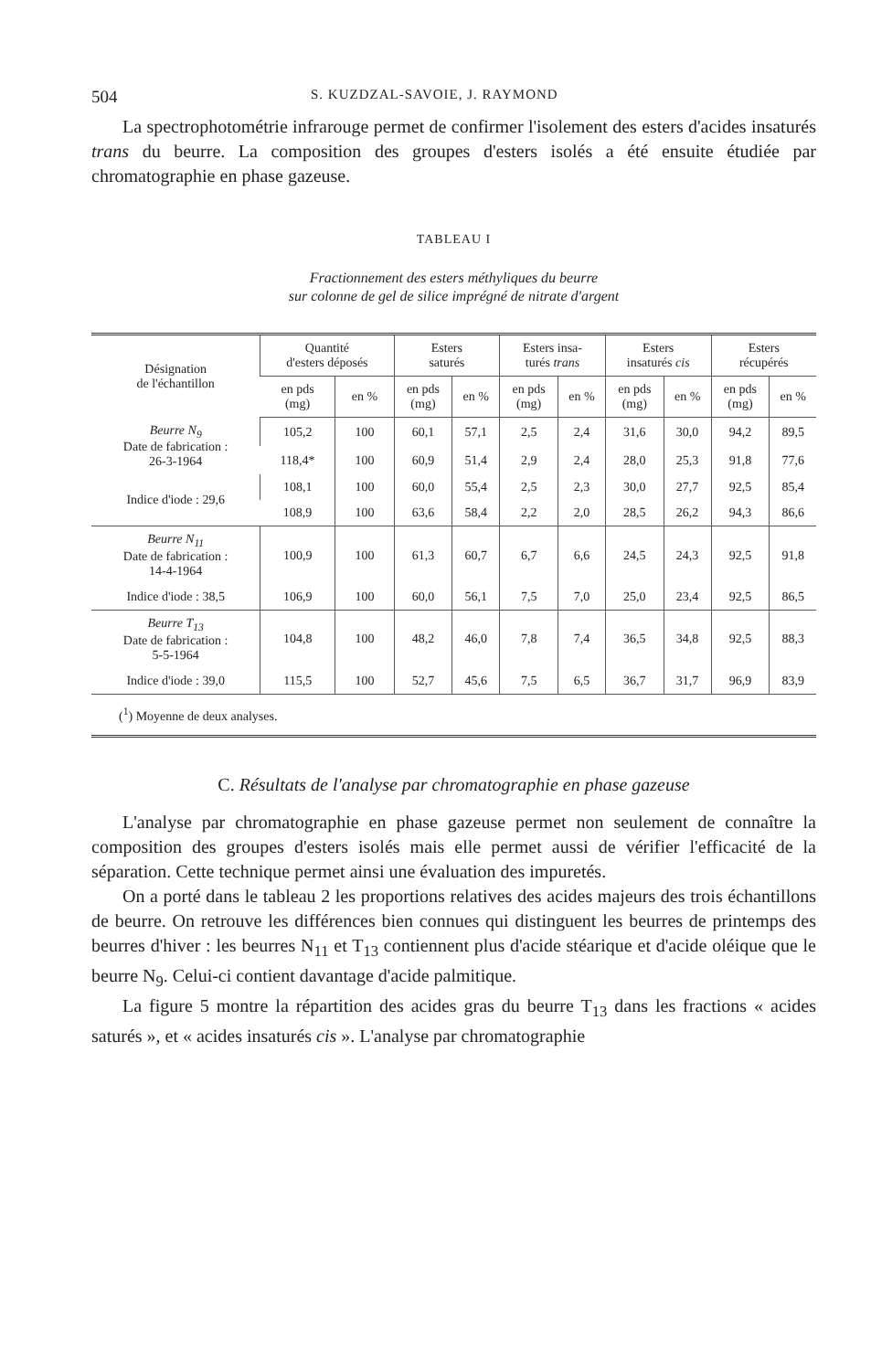504 S. KUZDZAL-SAVOIE, J. RAYMOND
La spectrophotométrie infrarouge permet de confirmer l'isolement des esters d'acides insaturés trans du beurre. La composition des groupes d'esters isolés a été ensuite étudiée par chromatographie en phase gazeuse.
TABLEAU I
Fractionnement des esters méthyliques du beurre
sur colonne de gel de silice imprégné de nitrate d'argent
| Désignation de l'échantillon | Quantité d'esters déposés | | Esters saturés | | Esters insa- turés trans | | Esters insaturés cis | | Esters récupérés | |
| --- | --- | --- | --- | --- | --- | --- | --- | --- | --- | --- |
| | en pds (mg) | en % | en pds (mg) | en % | en pds (mg) | en % | en pds (mg) | en % | en pds (mg) | en % |
| Beurre N<sub>9</sub> Date de fabrication : 26-3-1964 | 105,2 | 100 | 60,1 | 57,1 | 2,5 | 2,4 | 31,6 | 30,0 | 94,2 | 89,5 |
| | 118,4* | 100 | 60,9 | 51,4 | 2,9 | 2,4 | 28,0 | 25,3 | 91,8 | 77,6 |
| Indice d'iode : 29,6 | 108,1 | 100 | 60,0 | 55,4 | 2,5 | 2,3 | 30,0 | 27,7 | 92,5 | 85,4 |
| | 108,9 | 100 | 63,6 | 58,4 | 2,2 | 2,0 | 28,5 | 26,2 | 94,3 | 86,6 |
| Beurre N<sub>11</sub> Date de fabrication : 14-4-1964 | 100,9 | 100 | 61,3 | 60,7 | 6,7 | 6,6 | 24,5 | 24,3 | 92,5 | 91,8 |
| Indice d'iode : 38,5 | 106,9 | 100 | 60,0 | 56,1 | 7,5 | 7,0 | 25,0 | 23,4 | 92,5 | 86,5 |
| Beurre T<sub>13</sub> Date de fabrication : 5-5-1964 | 104,8 | 100 | 48,2 | 46,0 | 7,8 | 7,4 | 36,5 | 34,8 | 92,5 | 88,3 |
| Indice d'iode : 39,0 | 115,5 | 100 | 52,7 | 45,6 | 7,5 | 6,5 | 36,7 | 31,7 | 96,9 | 83,9 |
| (<sup>1</sup>) Moyenne de deux analyses. | | | | | | | | | | |
C. Résultats de l'analyse par chromatographie en phase gazeuse
L'analyse par chromatographie en phase gazeuse permet non seulement de connaître la composition des groupes d'esters isolés mais elle permet aussi de vérifier l'efficacité de la séparation. Cette technique permet ainsi une évaluation des impuretés.
On a porté dans le tableau 2 les proportions relatives des acides majeurs des trois échantillons de beurre. On retrouve les différences bien connues qui distinguent les beurres de printemps des beurres d'hiver : les beurres N<sub>11</sub> et T<sub>13</sub> contiennent plus d'acide stéarique et d'acide oléique que le beurre N<sub>9</sub>. Celui-ci contient davantage d'acide palmitique.
La figure 5 montre la répartition des acides gras du beurre T<sub>13</sub> dans les fractions « acides saturés », et « acides insaturés cis ». L'analyse par chromatographie